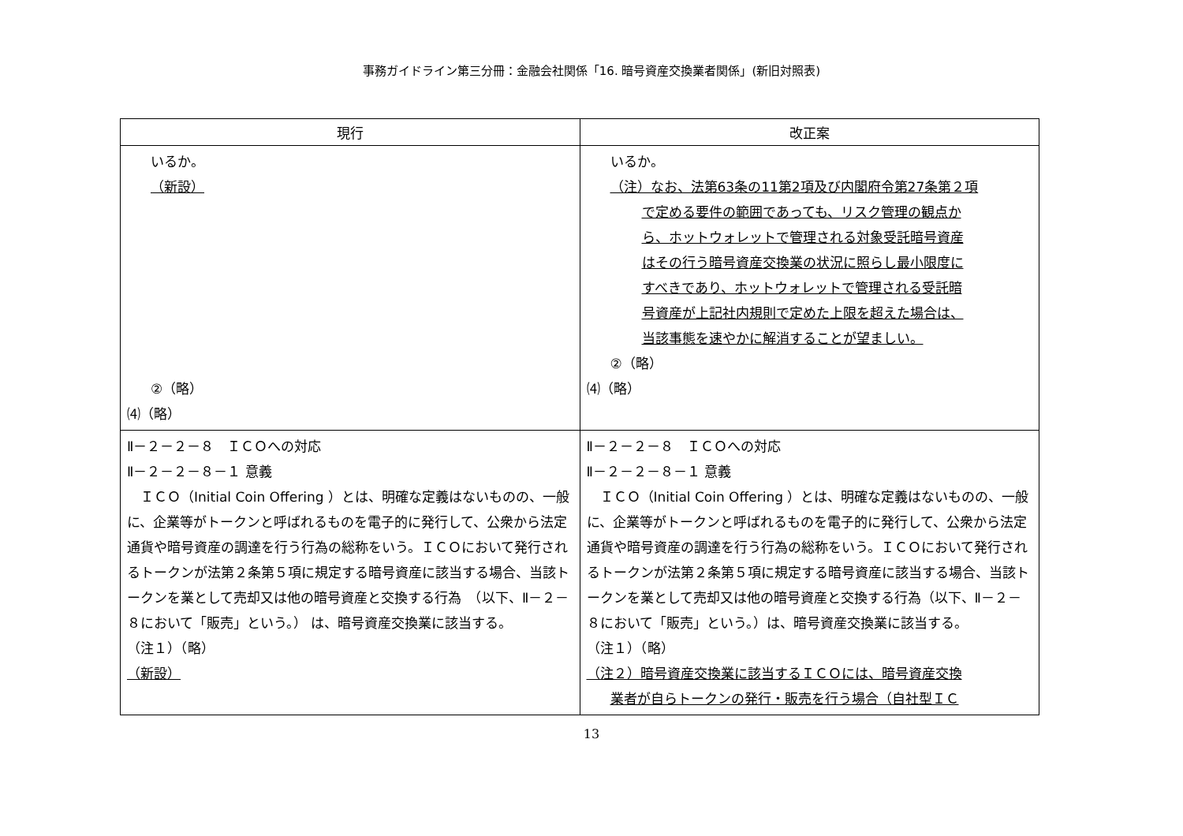事務ガイドライン第三分冊：金融会社関係「16. 暗号資産交換業者関係」(新旧対照表)
| 現行 | 改正案 |
| --- | --- |
| いるか。 （新設） ②（略） ⑷（略） | いるか。 （注）なお、法第63条の11第2項及び内閣府令第27条第２項 で定める要件の範囲であっても、リスク管理の観点か ら、ホットウォレットで管理される対象受託暗号資産 はその行う暗号資産交換業の状況に照らし最小限度に すべきであり、ホットウォレットで管理される受託暗 号資産が上記社内規則で定めた上限を超えた場合は、 当該事態を速やかに解消することが望ましい。 ②（略） ⑷（略） |
| Ⅱ－２－２－８ ＩＣＯへの対応 Ⅱ－２－２－８－１ 意義 ＩＣＯ（Initial Coin Offering ）とは、明確な定義はないものの、一般に、企業等がトークンと呼ばれるものを電子的に発行して、公衆から法定通貨や暗号資産の調達を行う行為の総称をいう。ＩＣＯにおいて発行されるトークンが法第２条第５項に規定する暗号資産に該当する場合、当該トークンを業として売却又は他の暗号資産と交換する行為 （以下、Ⅱ－２－８において「販売」という。） は、暗号資産交換業に該当する。 （注１）（略） （新設） | Ⅱ－２－２－８ ＩＣＯへの対応 Ⅱ－２－２－８－１ 意義 ＩＣＯ（Initial Coin Offering ）とは、明確な定義はないものの、一般に、企業等がトークンと呼ばれるものを電子的に発行して、公衆から法定通貨や暗号資産の調達を行う行為の総称をいう。ＩＣＯにおいて発行されるトークンが法第２条第５項に規定する暗号資産に該当する場合、当該トークンを業として売却又は他の暗号資産と交換する行為（以下、Ⅱ－２－８において「販売」という。）は、暗号資産交換業に該当する。 （注１）（略） （注２）暗号資産交換業に該当するＩＣＯには、暗号資産交換 業者が自らトークンの発行・販売を行う場合（自社型ＩＣ |
13